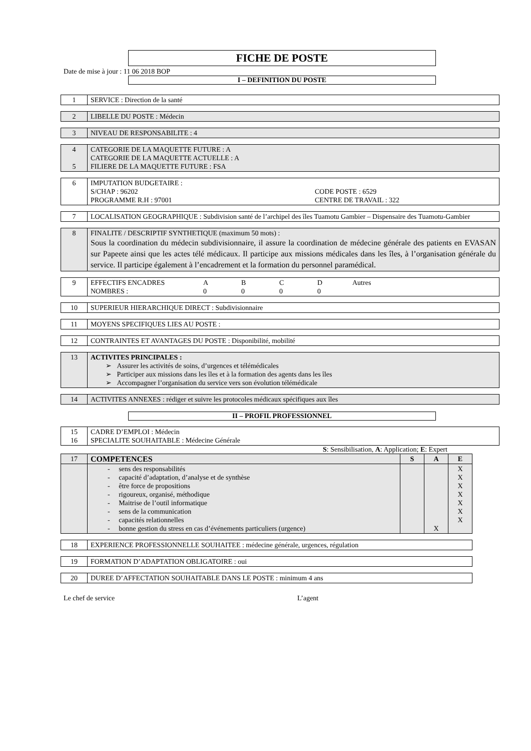FICHE DE POSTE
Date de mise à jour : 11 06 2018 BOP
I – DEFINITION DU POSTE
| 1 | SERVICE : Direction de la santé |
| 2 | LIBELLE DU POSTE : Médecin |
| 3 | NIVEAU DE RESPONSABILITE : 4 |
| 4 5 | CATEGORIE DE LA MAQUETTE FUTURE : A CATEGORIE DE LA MAQUETTE ACTUELLE : A FILIERE DE LA MAQUETTE FUTURE : FSA |
| 6 | IMPUTATION BUDGETAIRE : S/CHAP : 96202 CODE POSTE : 6529 PROGRAMME R.H : 97001 CENTRE DE TRAVAIL : 322 |
| 7 | LOCALISATION GEOGRAPHIQUE : Subdivision santé de l’archipel des îles Tuamotu Gambier – Dispensaire des Tuamotu-Gambier |
| 8 | FINALITE / DESCRIPTIF SYNTHETIQUE (maximum 50 mots) : Sous la coordination du médecin subdivisionnaire, il assure la coordination de médecine générale des patients en EVASAN sur Papeete ainsi que les actes télé médicaux. Il participe aux missions médicales dans les îles, à l’organisation générale du service. Il participe également à l’encadrement et la formation du personnel paramédical. |
| 9 | EFFECTIFS ENCADRES A B C D Autres NOMBRES : 0 0 0 0 |
| 10 | SUPERIEUR HIERARCHIQUE DIRECT : Subdivisionnaire |
| 11 | MOYENS SPECIFIQUES LIES AU POSTE : |
| 12 | CONTRAINTES ET AVANTAGES DU POSTE : Disponibilité, mobilité |
| 13 | ACTIVITES PRINCIPALES : ➢ Assurer les activités de soins, d’urgences et télémédicales ➢ Participer aux missions dans les îles et à la formation des agents dans les îles ➢ Accompagner l’organisation du service vers son évolution télémédicale |
| 14 | ACTIVITES ANNEXES : rédiger et suivre les protocoles médicaux spécifiques aux îles |
II – PROFIL PROFESSIONNEL
| 15 16 | CADRE D’EMPLOI : Médecin SPECIALITE SOUHAITABLE : Médecine Générale |
S: Sensibilisation, A: Application; E: Expert
| 17 | COMPETENCES | S | A | E |
| | - sens des responsabilités - capacité d’adaptation, d’analyse et de synthèse - être force de propositions - rigoureux, organisé, méthodique - Maitrise de l’outil informatique - sens de la communication - capacités relationnelles - bonne gestion du stress en cas d’événements particuliers (urgence) | | X | X X X X X X X |
| 18 | EXPERIENCE PROFESSIONNELLE SOUHAITEE : médecine générale, urgences, régulation |
| 19 | FORMATION D’ADAPTATION OBLIGATOIRE : oui |
| 20 | DUREE D’AFFECTATION SOUHAITABLE DANS LE POSTE : minimum 4 ans |
Le chef de service L’agent